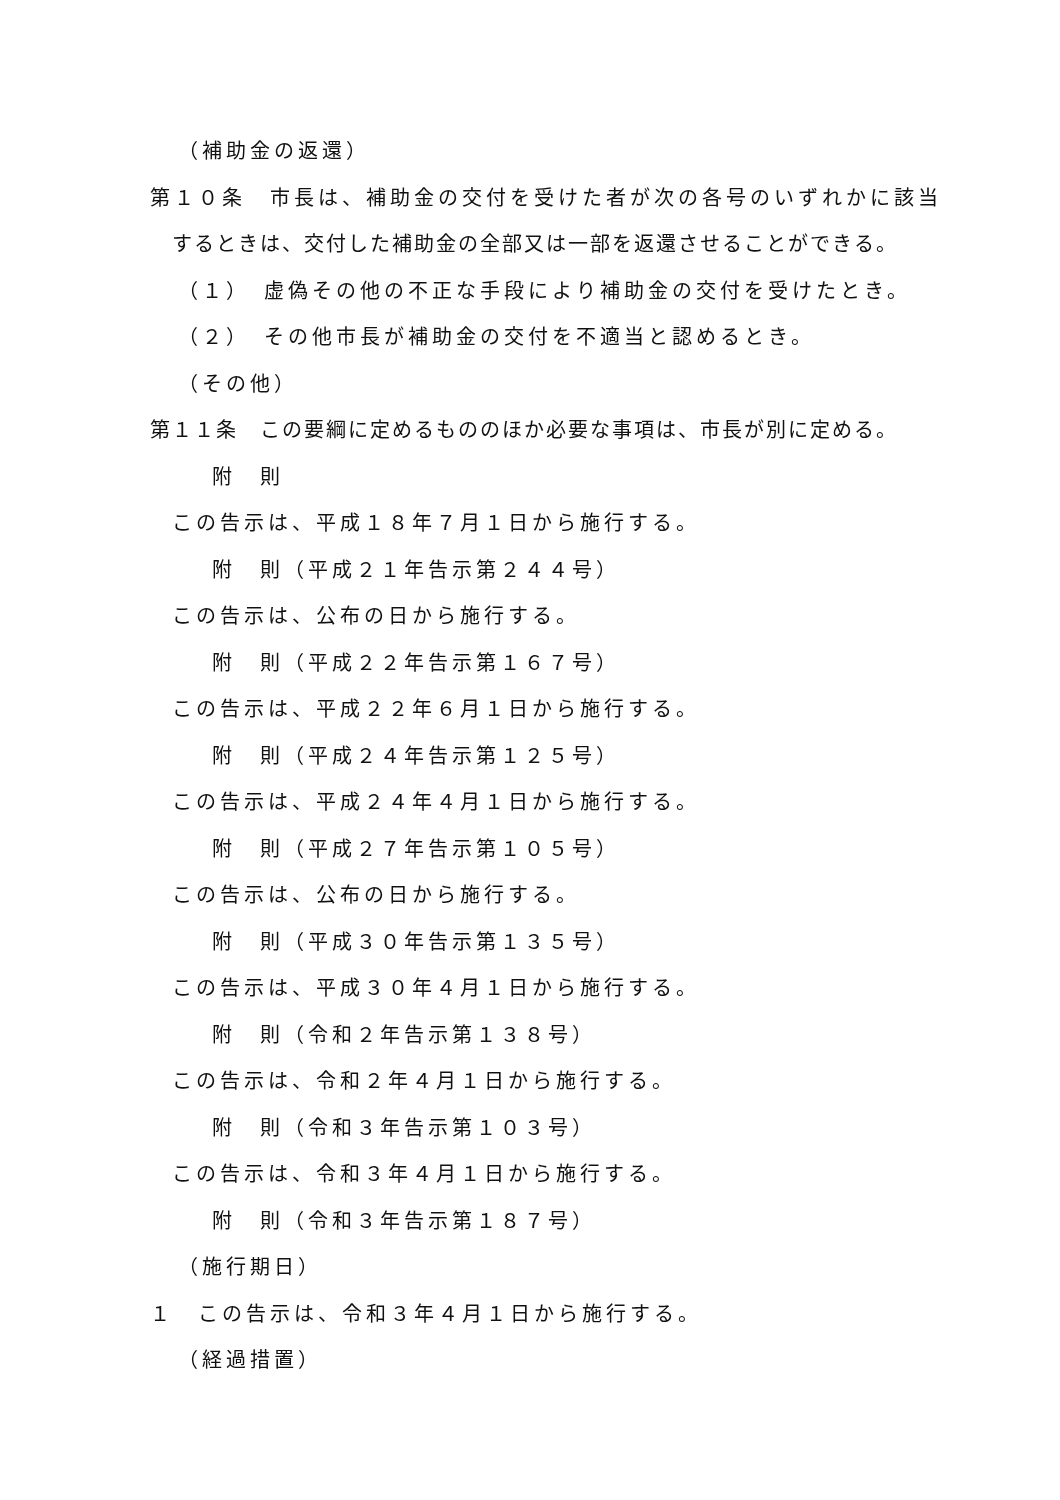（補助金の返還）
第１０条　市長は、補助金の交付を受けた者が次の各号のいずれかに該当
するときは、交付した補助金の全部又は一部を返還させることができる。
（１）　虚偽その他の不正な手段により補助金の交付を受けたとき。
（２）　その他市長が補助金の交付を不適当と認めるとき。
（その他）
第１１条　この要綱に定めるもののほか必要な事項は、市長が別に定める。
附　則
この告示は、平成１８年７月１日から施行する。
附　則（平成２１年告示第２４４号）
この告示は、公布の日から施行する。
附　則（平成２２年告示第１６７号）
この告示は、平成２２年６月１日から施行する。
附　則（平成２４年告示第１２５号）
この告示は、平成２４年４月１日から施行する。
附　則（平成２７年告示第１０５号）
この告示は、公布の日から施行する。
附　則（平成３０年告示第１３５号）
この告示は、平成３０年４月１日から施行する。
附　則（令和２年告示第１３８号）
この告示は、令和２年４月１日から施行する。
附　則（令和３年告示第１０３号）
この告示は、令和３年４月１日から施行する。
附　則（令和３年告示第１８７号）
（施行期日）
１　この告示は、令和３年４月１日から施行する。
（経過措置）